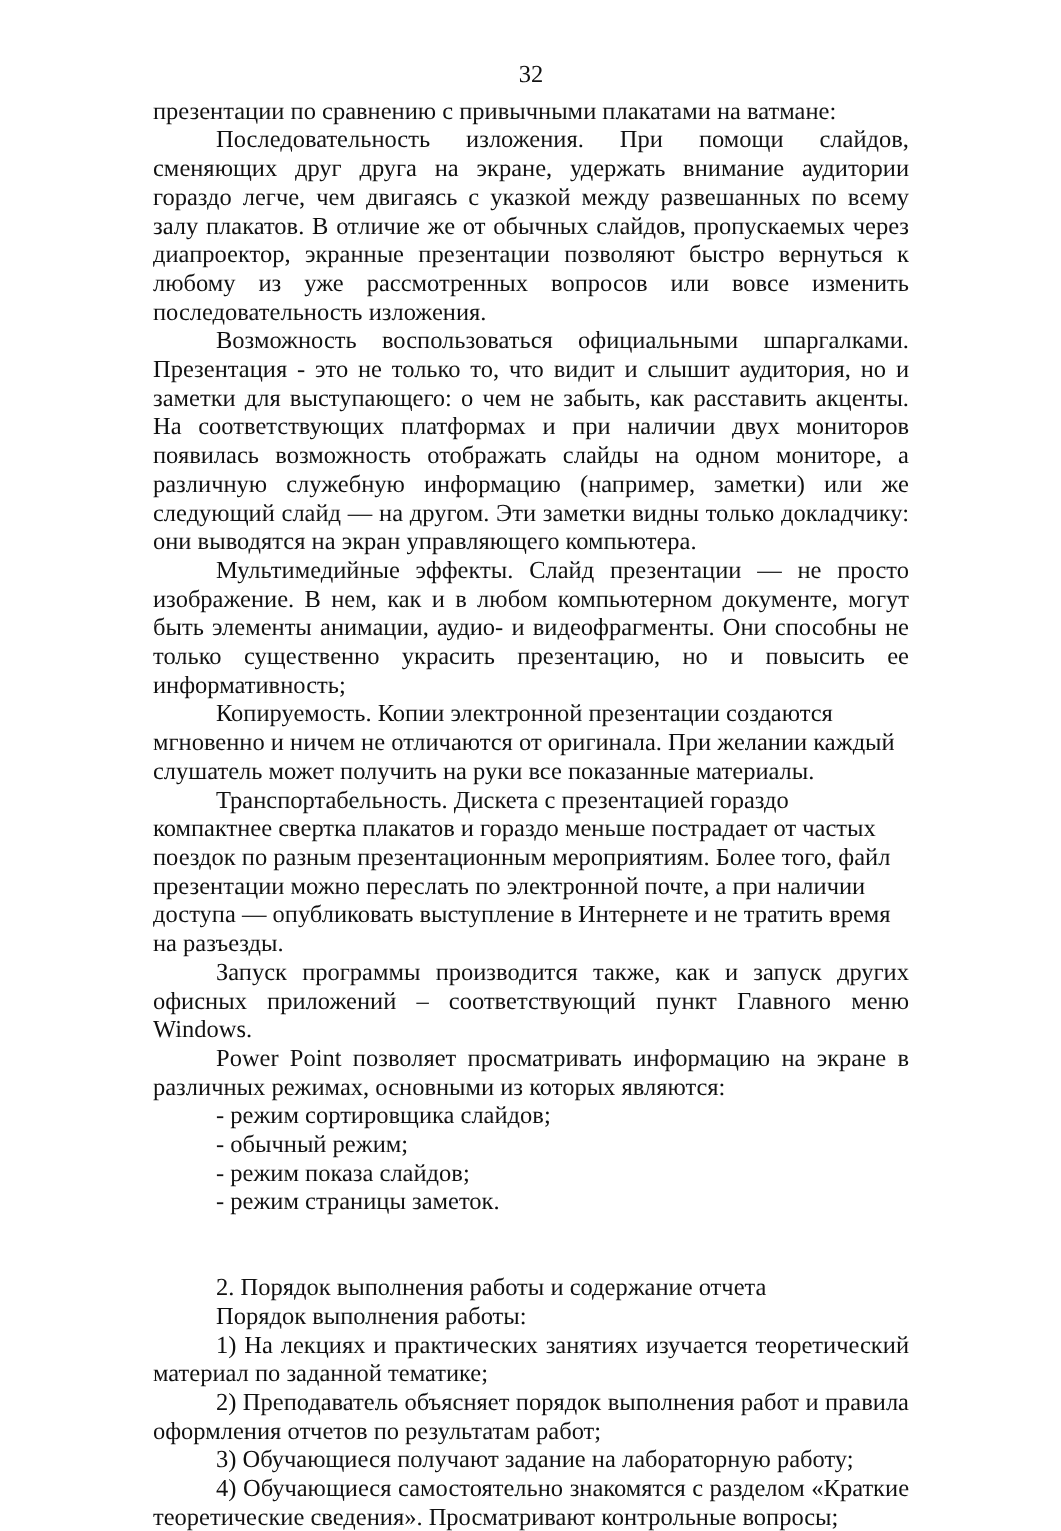32
презентации по сравнению с привычными плакатами на ватмане:
Последовательность изложения. При помощи слайдов, сменяющих друг друга на экране, удержать внимание аудитории гораздо легче, чем двигаясь с указкой между развешанных по всему залу плакатов. В отличие же от обычных слайдов, пропускаемых через диапроектор, экранные презентации позволяют быстро вернуться к любому из уже рассмотренных вопросов или вовсе изменить последовательность изложения.
Возможность воспользоваться официальными шпаргалками. Презентация - это не только то, что видит и слышит аудитория, но и заметки для выступающего: о чем не забыть, как расставить акценты. На соответствующих платформах и при наличии двух мониторов появилась возможность отображать слайды на одном мониторе, а различную служебную информацию (например, заметки) или же следующий слайд — на другом. Эти заметки видны только докладчику: они выводятся на экран управляющего компьютера.
Мультимедийные эффекты. Слайд презентации — не просто изображение. В нем, как и в любом компьютерном документе, могут быть элементы анимации, аудио- и видеофрагменты. Они способны не только существенно украсить презентацию, но и повысить ее информативность;
Копируемость. Копии электронной презентации создаются мгновенно и ничем не отличаются от оригинала. При желании каждый слушатель может получить на руки все показанные материалы.
Транспортабельность. Дискета с презентацией гораздо компактнее свертка плакатов и гораздо меньше пострадает от частых поездок по разным презентационным мероприятиям. Более того, файл презентации можно переслать по электронной почте, а при наличии доступа — опубликовать выступление в Интернете и не тратить время на разъезды.
Запуск программы производится также, как и запуск других офисных приложений – соответствующий пункт Главного меню Windows.
Power Point позволяет просматривать информацию на экране в различных режимах, основными из которых являются:
- режим сортировщика слайдов;
- обычный режим;
- режим показа слайдов;
- режим страницы заметок.
2. Порядок выполнения работы и содержание отчета
Порядок выполнения работы:
1) На лекциях и практических занятиях изучается теоретический материал по заданной тематике;
2) Преподаватель объясняет порядок выполнения работ и правила оформления отчетов по результатам работ;
3) Обучающиеся получают задание на лабораторную работу;
4) Обучающиеся самостоятельно знакомятся с разделом «Краткие теоретические сведения». Просматривают контрольные вопросы;